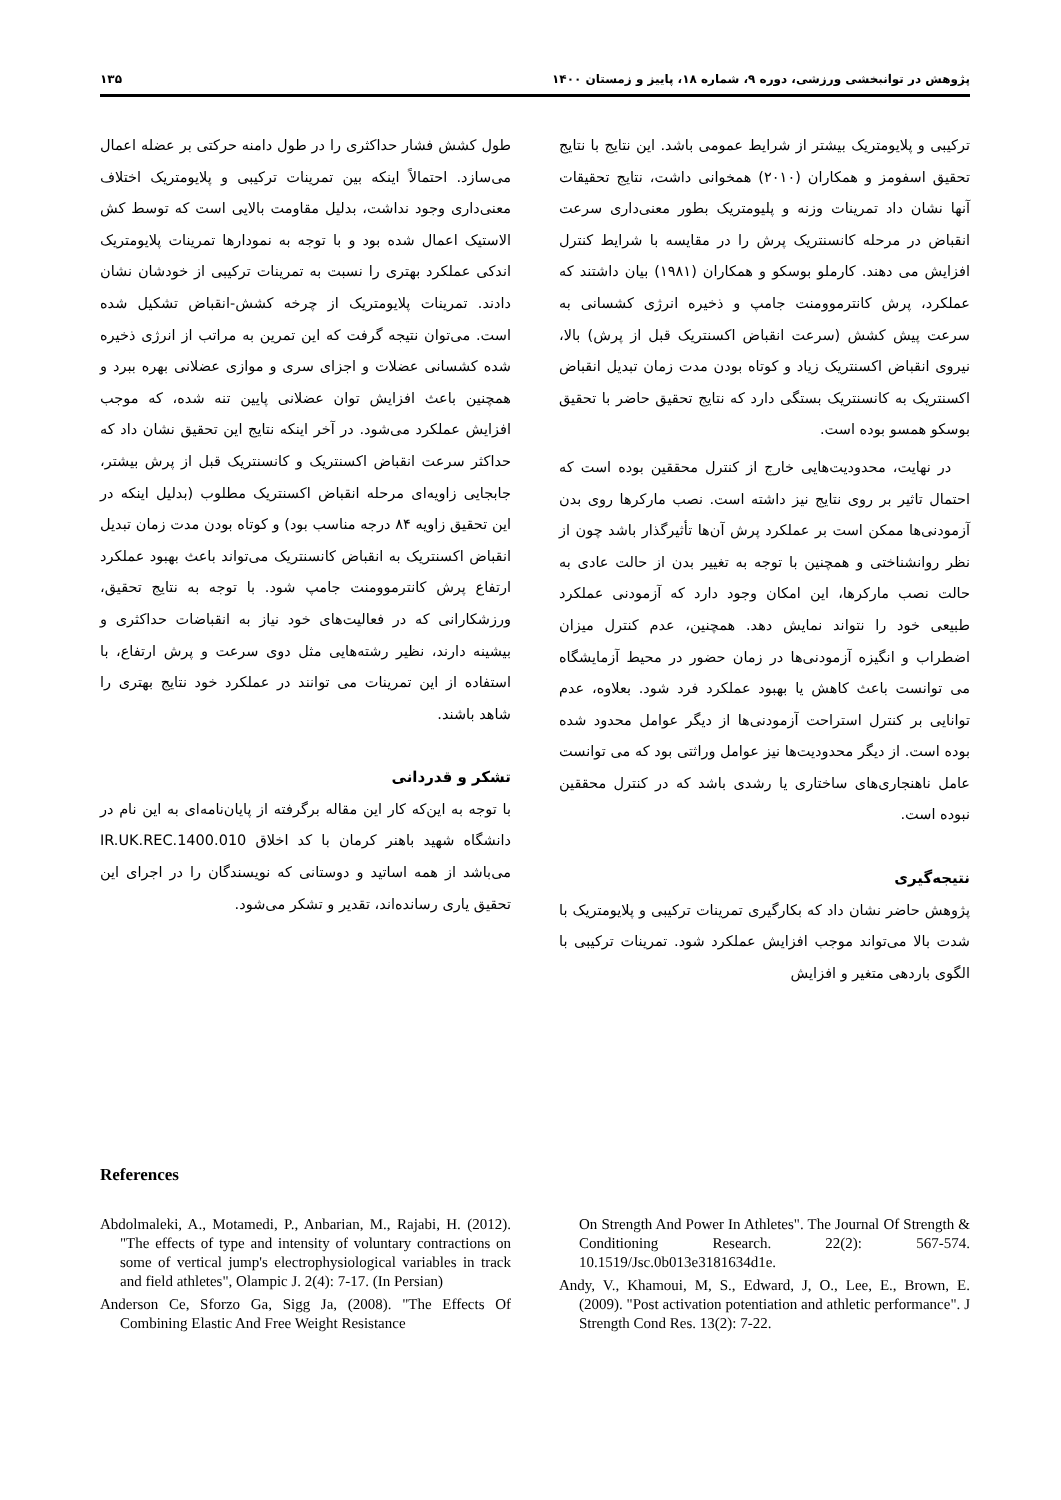پژوهش در توانبخشی ورزشی، دوره ۹، شماره ۱۸، پاییز و زمستان ۱۴۰۰ ۱۳۵
ترکیبی و پلایومتریک بیشتر از شرایط عمومی باشد. این نتایج با نتایج تحقیق اسفومز و همکاران (۲۰۱۰) همخوانی داشت، نتایج تحقیقات آنها نشان داد تمرینات وزنه و پلیومتریک بطور معنی‌داری سرعت انقباض در مرحله کانسنتریک پرش را در مقایسه با شرایط کنترل افزایش می دهند. کارملو بوسکو و همکاران (۱۹۸۱) بیان داشتند که عملکرد، پرش کانترموومنت جامپ و ذخیره انرژی کشسانی به سرعت پیش کشش (سرعت انقباض اکسنتریک قبل از پرش) بالا، نیروی انقباض اکسنتریک زیاد و کوتاه بودن مدت زمان تبدیل انقباض اکسنتریک به کانسنتریک بستگی دارد که نتایج تحقیق حاضر با تحقیق بوسکو همسو بوده است.
در نهایت، محدودیت‌هایی خارج از کنترل محققین بوده است که احتمال تاثیر بر روی نتایج نیز داشته است. نصب مارکرها روی بدن آزمودنی‌ها ممکن است بر عملکرد پرش آن‌ها تأثیرگذار باشد چون از نظر روانشناختی و همچنین با توجه به تغییر بدن از حالت عادی به حالت نصب مارکرها، این امکان وجود دارد که آزمودنی عملکرد طبیعی خود را نتواند نمایش دهد. همچنین، عدم کنترل میزان اضطراب و انگیزه آزمودنی‌ها در زمان حضور در محیط آزمایشگاه می توانست باعث کاهش یا بهبود عملکرد فرد شود. بعلاوه، عدم توانایی بر کنترل استراحت آزمودنی‌ها از دیگر عوامل محدود شده بوده است. از دیگر محدودیت‌ها نیز عوامل وراثتی بود که می توانست عامل ناهنجاری‌های ساختاری یا رشدی باشد که در کنترل محققین نبوده است.
نتیجه‌گیری
پژوهش حاضر نشان داد که بکارگیری تمرینات ترکیبی و پلایومتریک با شدت بالا می‌تواند موجب افزایش عملکرد شود. تمرینات ترکیبی با الگوی باردهی متغیر و افزایش
طول کشش فشار حداکثری را در طول دامنه حرکتی بر عضله اعمال می‌سازد. احتمالاً اینکه بین تمرینات ترکیبی و پلایومتریک اختلاف معنی‌داری وجود نداشت، بدلیل مقاومت بالایی است که توسط کش الاستیک اعمال شده بود و با توجه به نمودارها تمرینات پلایومتریک اندکی عملکرد بهتری را نسبت به تمرینات ترکیبی از خودشان نشان دادند. تمرینات پلایومتریک از چرخه کشش-انقباض تشکیل شده است. می‌توان نتیجه گرفت که این تمرین به مراتب از انرژی ذخیره شده کشسانی عضلات و اجزای سری و موازی عضلانی بهره ببرد و همچنین باعث افزایش توان عضلانی پایین تنه شده، که موجب افزایش عملکرد می‌شود. در آخر اینکه نتایج این تحقیق نشان داد که حداکثر سرعت انقباض اکسنتریک و کانسنتریک قبل از پرش بیشتر، جابجایی زاویه‌ای مرحله انقباض اکسنتریک مطلوب (بدلیل اینکه در این تحقیق زاویه ۸۴ درجه مناسب بود) و کوتاه بودن مدت زمان تبدیل انقباض اکسنتریک به انقباض کانسنتریک می‌تواند باعث بهبود عملکرد ارتفاع پرش کانترموومنت جامپ شود. با توجه به نتایج تحقیق، ورزشکارانی که در فعالیت‌های خود نیاز به انقباضات حداکثری و بیشینه دارند، نظیر رشته‌هایی مثل دوی سرعت و پرش ارتفاع، با استفاده از این تمرینات می توانند در عملکرد خود نتایج بهتری را شاهد باشند.
تشکر و قدردانی
با توجه به این‌که کار این مقاله برگرفته از پایان‌نامه‌ای به این نام در دانشگاه شهید باهنر کرمان با کد اخلاق IR.UK.REC.1400.010 می‌باشد از همه اساتید و دوستانی که نویسندگان را در اجرای این تحقیق یاری رسانده‌اند، تقدیر و تشکر می‌شود.
References
Abdolmaleki, A., Motamedi, P., Anbarian, M., Rajabi, H. (2012). "The effects of type and intensity of voluntary contractions on some of vertical jump's electrophysiological variables in track and field athletes", Olampic J. 2(4): 7-17. (In Persian)
Anderson Ce, Sforzo Ga, Sigg Ja, (2008). "The Effects Of Combining Elastic And Free Weight Resistance
On Strength And Power In Athletes". The Journal Of Strength & Conditioning Research. 22(2): 567-574. 10.1519/Jsc.0b013e3181634d1e.
Andy, V., Khamoui, M, S., Edward, J, O., Lee, E., Brown, E. (2009). "Post activation potentiation and athletic performance". J Strength Cond Res. 13(2): 7-22.